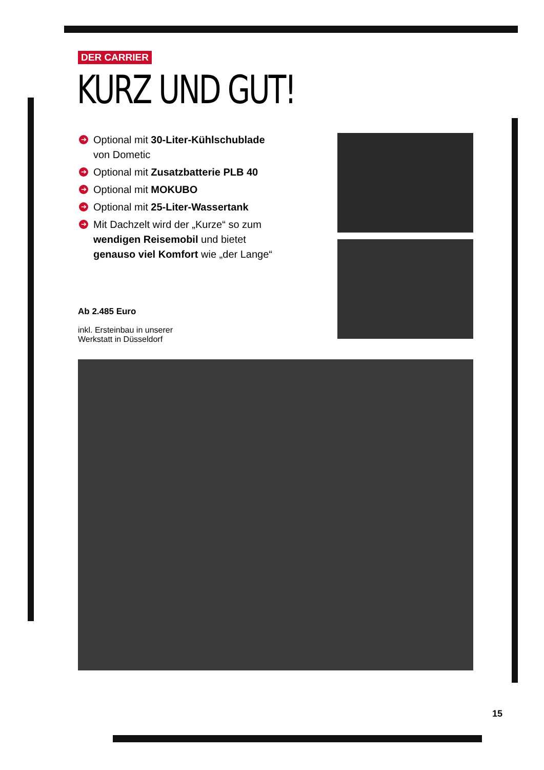DER CARRIER
KURZ UND GUT!
➔ Optional mit 30-Liter-Kühlschublade von Dometic
➔ Optional mit Zusatzbatterie PLB 40
➔ Optional mit MOKUBO
➔ Optional mit 25-Liter-Wassertank
➔ Mit Dachzelt wird der „Kurze“ so zum wendigen Reisemobil und bietet genauso viel Komfort wie „der Lange“
Ab 2.485 Euro
inkl. Ersteinbau in unserer
Werkstatt in Düsseldorf
15